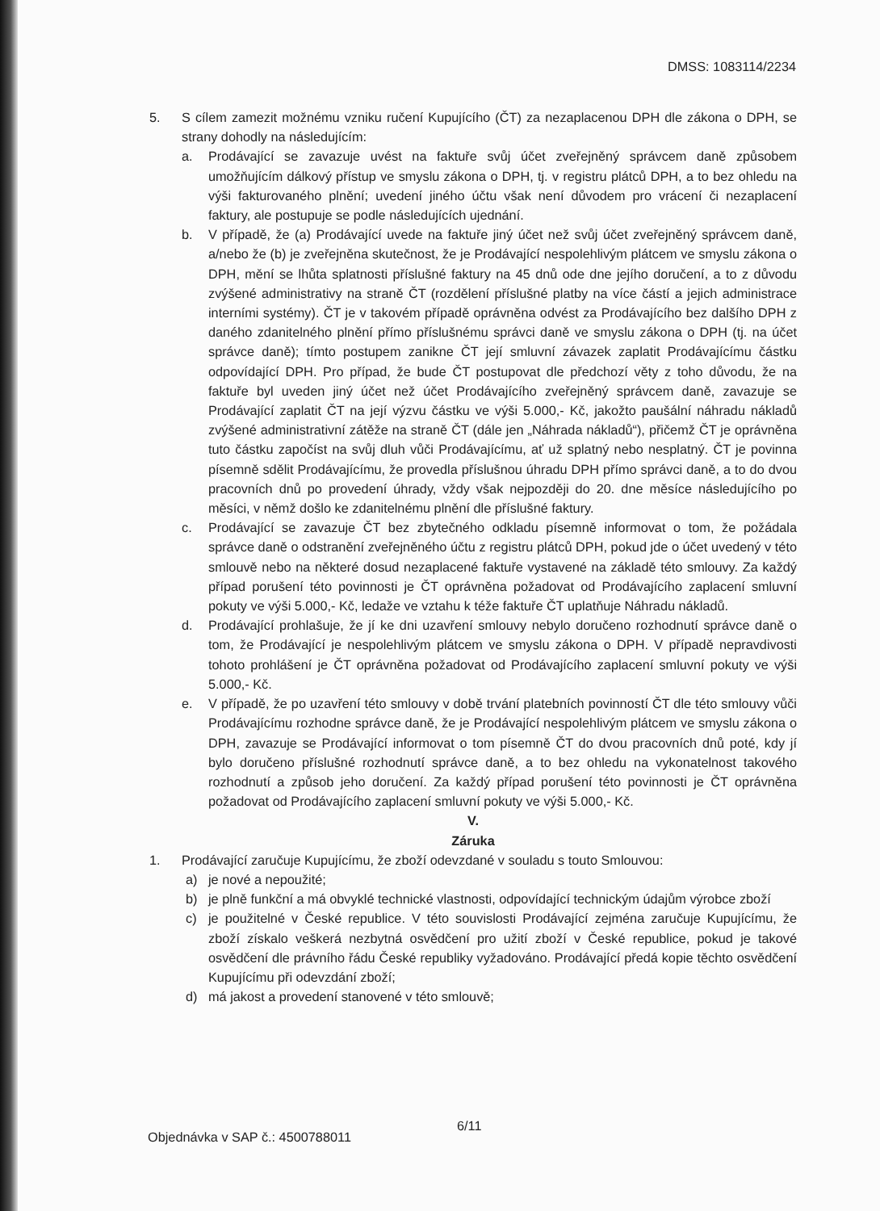DMSS: 1083114/2234
5. S cílem zamezit možnému vzniku ručení Kupujícího (ČT) za nezaplacenou DPH dle zákona o DPH, se strany dohodly na následujícím:
a. Prodávající se zavazuje uvést na faktuře svůj účet zveřejněný správcem daně způsobem umožňujícím dálkový přístup ve smyslu zákona o DPH, tj. v registru plátců DPH, a to bez ohledu na výši fakturovaného plnění; uvedení jiného účtu však není důvodem pro vrácení či nezaplacení faktury, ale postupuje se podle následujících ujednání.
b. V případě, že (a) Prodávající uvede na faktuře jiný účet než svůj účet zveřejněný správcem daně, a/nebo že (b) je zveřejněna skutečnost, že je Prodávající nespolehlivým plátcem ve smyslu zákona o DPH, mění se lhůta splatnosti příslušné faktury na 45 dnů ode dne jejího doručení, a to z důvodu zvýšené administrativy na straně ČT (rozdělení příslušné platby na více částí a jejich administrace interními systémy). ČT je v takovém případě oprávněna odvést za Prodávajícího bez dalšího DPH z daného zdanitelného plnění přímo příslušnému správci daně ve smyslu zákona o DPH (tj. na účet správce daně); tímto postupem zanikne ČT její smluvní závazek zaplatit Prodávajícímu částku odpovídající DPH. Pro případ, že bude ČT postupovat dle předchozí věty z toho důvodu, že na faktuře byl uveden jiný účet než účet Prodávajícího zveřejněný správcem daně, zavazuje se Prodávající zaplatit ČT na její výzvu částku ve výši 5.000,- Kč, jakožto paušální náhradu nákladů zvýšené administrativní zátěže na straně ČT (dále jen „Náhrada nákladů“), přičemž ČT je oprávněna tuto částku započíst na svůj dluh vůči Prodávajícímu, ať už splatný nebo nesplatný. ČT je povinna písemně sdělit Prodávajícímu, že provedla příslušnou úhradu DPH přímo správci daně, a to do dvou pracovních dnů po provedení úhrady, vždy však nejpozději do 20. dne měsíce následujícího po měsíci, v němž došlo ke zdanitelnému plnění dle příslušné faktury.
c. Prodávající se zavazuje ČT bez zbytečného odkladu písemně informovat o tom, že požádala správce daně o odstranění zveřejněného účtu z registru plátců DPH, pokud jde o účet uvedený v této smlouvě nebo na některé dosud nezaplacené faktuře vystavené na základě této smlouvy. Za každý případ porušení této povinnosti je ČT oprávněna požadovat od Prodávajícího zaplacení smluvní pokuty ve výši 5.000,- Kč, ledaže ve vztahu k téže faktuře ČT uplatňuje Náhradu nákladů.
d. Prodávající prohlašuje, že jí ke dni uzavření smlouvy nebylo doručeno rozhodnutí správce daně o tom, že Prodávající je nespolehlivým plátcem ve smyslu zákona o DPH. V případě nepravdivosti tohoto prohlášení je ČT oprávněna požadovat od Prodávajícího zaplacení smluvní pokuty ve výši 5.000,- Kč.
e. V případě, že po uzavření této smlouvy v době trvání platebních povinností ČT dle této smlouvy vůči Prodávajícímu rozhodne správce daně, že je Prodávající nespolehlivým plátcem ve smyslu zákona o DPH, zavazuje se Prodávající informovat o tom písemně ČT do dvou pracovních dnů poté, kdy jí bylo doručeno příslušné rozhodnutí správce daně, a to bez ohledu na vykonatelnost takového rozhodnutí a způsob jeho doručení. Za každý případ porušení této povinnosti je ČT oprávněna požadovat od Prodávajícího zaplacení smluvní pokuty ve výši 5.000,- Kč.
V.
Záruka
1. Prodávající zaručuje Kupujícímu, že zboží odevzdané v souladu s touto Smlouvou:
a) je nové a nepoužité;
b) je plně funkční a má obvyklé technické vlastnosti, odpovídající technickým údajům výrobce zboží
c) je použitelné v České republice. V této souvislosti Prodávající zejména zaručuje Kupujícímu, že zboží získalo veškerá nezbytná osvědčení pro užití zboží v České republice, pokud je takové osvědčení dle právního řádu České republiky vyžadováno. Prodávající předá kopie těchto osvědčení Kupujícímu při odevzdání zboží;
d) má jakost a provedení stanovené v této smlouvě;
6/11
Objednávka v SAP č.: 4500788011